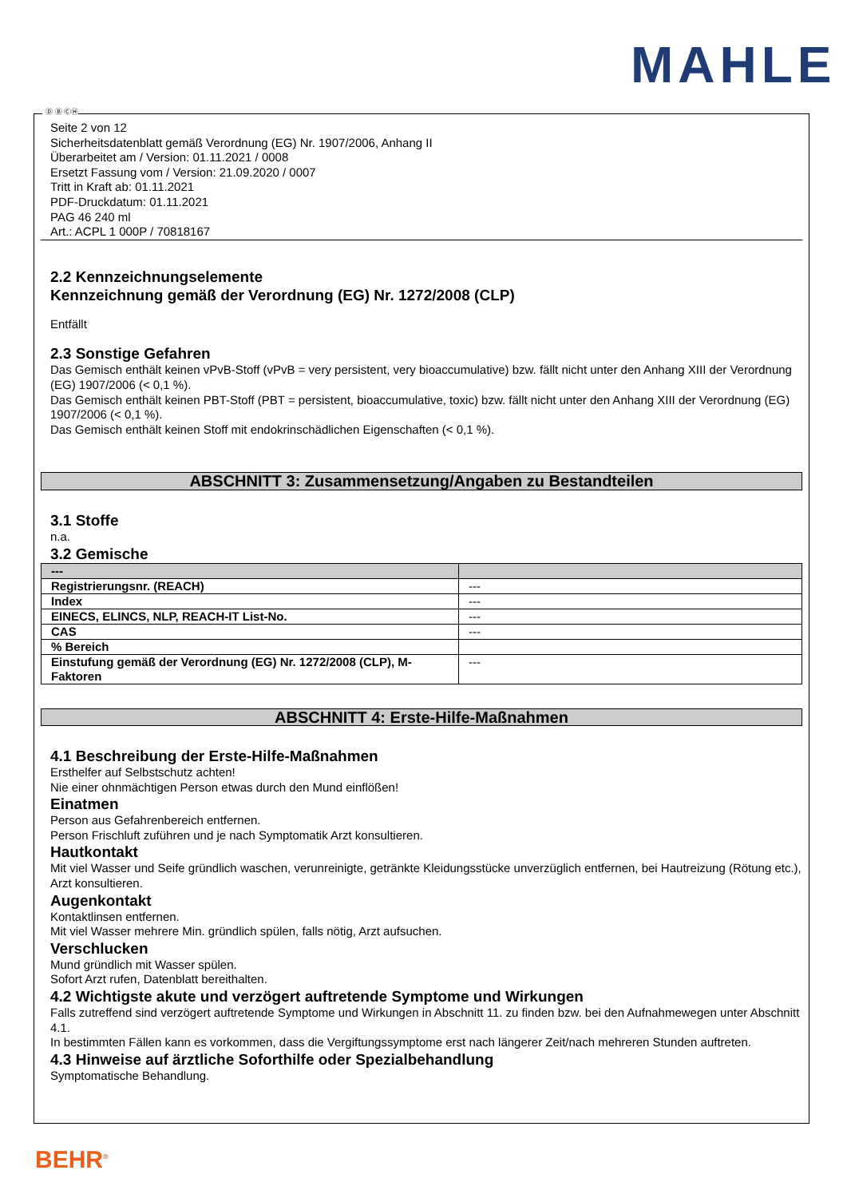MAHLE
Ⓓ Ⓑ ⒸⒽ
Seite 2 von 12
Sicherheitsdatenblatt gemäß Verordnung (EG) Nr. 1907/2006, Anhang II
Überarbeitet am / Version: 01.11.2021 / 0008
Ersetzt Fassung vom / Version: 21.09.2020 / 0007
Tritt in Kraft ab: 01.11.2021
PDF-Druckdatum: 01.11.2021
PAG 46 240 ml
Art.: ACPL 1 000P / 70818167
2.2 Kennzeichnungselemente
Kennzeichnung gemäß der Verordnung (EG) Nr. 1272/2008 (CLP)
Entfällt
2.3 Sonstige Gefahren
Das Gemisch enthält keinen vPvB-Stoff (vPvB = very persistent, very bioaccumulative) bzw. fällt nicht unter den Anhang XIII der Verordnung (EG) 1907/2006 (< 0,1 %).
Das Gemisch enthält keinen PBT-Stoff (PBT = persistent, bioaccumulative, toxic) bzw. fällt nicht unter den Anhang XIII der Verordnung (EG) 1907/2006 (< 0,1 %).
Das Gemisch enthält keinen Stoff mit endokrinschädlichen Eigenschaften (< 0,1 %).
ABSCHNITT 3: Zusammensetzung/Angaben zu Bestandteilen
3.1 Stoffe
n.a.
3.2 Gemische
| --- | |
| Registrierungsnr. (REACH) | --- |
| Index | --- |
| EINECS, ELINCS, NLP, REACH-IT List-No. | --- |
| CAS | --- |
| % Bereich | |
| Einstufung gemäß der Verordnung (EG) Nr. 1272/2008 (CLP), M-Faktoren | --- |
ABSCHNITT 4: Erste-Hilfe-Maßnahmen
4.1 Beschreibung der Erste-Hilfe-Maßnahmen
Ersthelfer auf Selbstschutz achten!
Nie einer ohnmächtigen Person etwas durch den Mund einflößen!
Einatmen
Person aus Gefahrenbereich entfernen.
Person Frischluft zuführen und je nach Symptomatik Arzt konsultieren.
Hautkontakt
Mit viel Wasser und Seife gründlich waschen, verunreinigte, getränkte Kleidungsstücke unverzüglich entfernen, bei Hautreizung (Rötung etc.), Arzt konsultieren.
Augenkontakt
Kontaktlinsen entfernen.
Mit viel Wasser mehrere Min. gründlich spülen, falls nötig, Arzt aufsuchen.
Verschlucken
Mund gründlich mit Wasser spülen.
Sofort Arzt rufen, Datenblatt bereithalten.
4.2 Wichtigste akute und verzögert auftretende Symptome und Wirkungen
Falls zutreffend sind verzögert auftretende Symptome und Wirkungen in Abschnitt 11. zu finden bzw. bei den Aufnahmewegen unter Abschnitt 4.1.
In bestimmten Fällen kann es vorkommen, dass die Vergiftungssymptome erst nach längerer Zeit/nach mehreren Stunden auftreten.
4.3 Hinweise auf ärztliche Soforthilfe oder Spezialbehandlung
Symptomatische Behandlung.
BEHR<sup>®</sup>